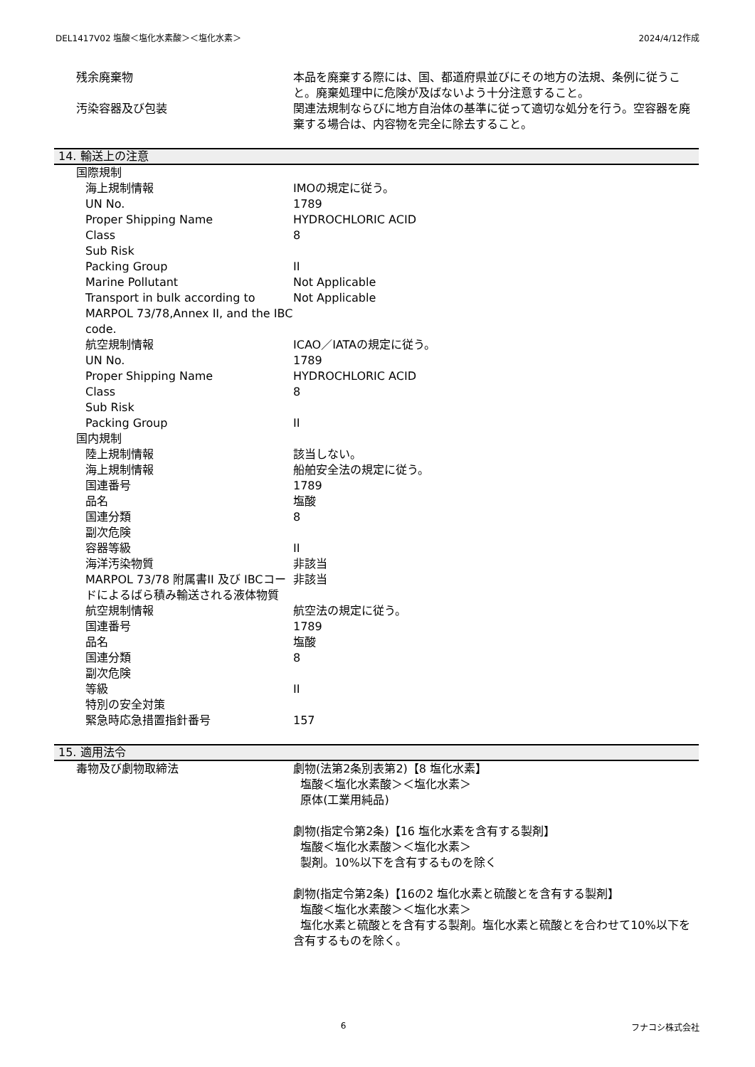DEL1417V02 塩酸＜塩化水素酸＞＜塩化水素＞ 2024/4/12作成
| 残余廃棄物 | 本品を廃棄する際には、国、都道府県並びにその地方の法規、条例に従うこと。廃棄処理中に危険が及ばないよう十分注意すること。 |
| 汚染容器及び包装 | 関連法規制ならびに地方自治体の基準に従って適切な処分を行う。空容器を廃棄する場合は、内容物を完全に除去すること。 |
14. 輸送上の注意
| 国際規制 | |
| 海上規制情報 | IMOの規定に従う。 |
| UN No. | 1789 |
| Proper Shipping Name | HYDROCHLORIC ACID |
| Class | 8 |
| Sub Risk | |
| Packing Group | II |
| Marine Pollutant | Not Applicable |
| Transport in bulk according to MARPOL 73/78,Annex II, and the IBC code. | Not Applicable |
| 航空規制情報 | ICAO／IATAの規定に従う。 |
| UN No. | 1789 |
| Proper Shipping Name | HYDROCHLORIC ACID |
| Class | 8 |
| Sub Risk | |
| Packing Group | II |
| 国内規制 | |
| 陸上規制情報 | 該当しない。 |
| 海上規制情報 | 船舶安全法の規定に従う。 |
| 国連番号 | 1789 |
| 品名 | 塩酸 |
| 国連分類 | 8 |
| 副次危険 | |
| 容器等級 | II |
| 海洋汚染物質 | 非該当 |
| MARPOL 73/78 附属書II 及び IBCコードによるばら積み輸送される液体物質 | 非該当 |
| 航空規制情報 | 航空法の規定に従う。 |
| 国連番号 | 1789 |
| 品名 | 塩酸 |
| 国連分類 | 8 |
| 副次危険 | |
| 等級 | II |
| 特別の安全対策 | |
| 緊急時応急措置指針番号 | 157 |
15. 適用法令
| 毒物及び劇物取締法 | 劇物(法第2条別表第2)【8 塩化水素】 塩酸＜塩化水素酸＞＜塩化水素＞ 原体(工業用純品) 劇物(指定令第2条)【16 塩化水素を含有する製剤】 塩酸＜塩化水素酸＞＜塩化水素＞ 製剤。10%以下を含有するものを除く 劇物(指定令第2条)【16の2 塩化水素と硫酸とを含有する製剤】 塩酸＜塩化水素酸＞＜塩化水素＞ 塩化水素と硫酸とを含有する製剤。塩化水素と硫酸とを合わせて10%以下を含有するものを除く。 |
6 フナコシ株式会社